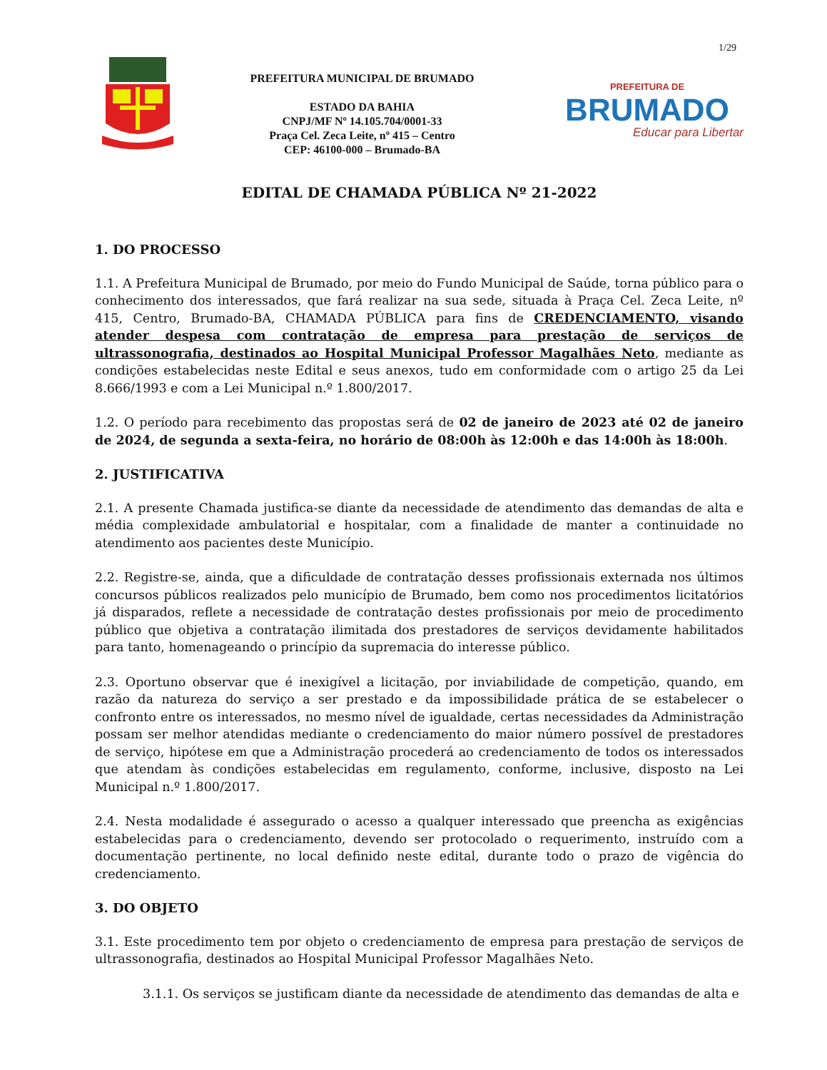1/29
PREFEITURA MUNICIPAL DE BRUMADO
ESTADO DA BAHIA
CNPJ/MF Nº 14.105.704/0001-33
Praça Cel. Zeca Leite, nº 415 – Centro
CEP: 46100-000 – Brumado-BA
PREFEITURA DE
BRUMADO
Educar para Libertar
EDITAL DE CHAMADA PÚBLICA Nº 21-2022
1. DO PROCESSO
1.1. A Prefeitura Municipal de Brumado, por meio do Fundo Municipal de Saúde, torna público para o conhecimento dos interessados, que fará realizar na sua sede, situada à Praça Cel. Zeca Leite, nº 415, Centro, Brumado-BA, CHAMADA PÚBLICA para fins de CREDENCIAMENTO, visando atender despesa com contratação de empresa para prestação de serviços de ultrassonografia, destinados ao Hospital Municipal Professor Magalhães Neto, mediante as condições estabelecidas neste Edital e seus anexos, tudo em conformidade com o artigo 25 da Lei 8.666/1993 e com a Lei Municipal n.º 1.800/2017.
1.2. O período para recebimento das propostas será de 02 de janeiro de 2023 até 02 de janeiro de 2024, de segunda a sexta-feira, no horário de 08:00h às 12:00h e das 14:00h às 18:00h.
2. JUSTIFICATIVA
2.1. A presente Chamada justifica-se diante da necessidade de atendimento das demandas de alta e média complexidade ambulatorial e hospitalar, com a finalidade de manter a continuidade no atendimento aos pacientes deste Município.
2.2. Registre-se, ainda, que a dificuldade de contratação desses profissionais externada nos últimos concursos públicos realizados pelo município de Brumado, bem como nos procedimentos licitatórios já disparados, reflete a necessidade de contratação destes profissionais por meio de procedimento público que objetiva a contratação ilimitada dos prestadores de serviços devidamente habilitados para tanto, homenageando o princípio da supremacia do interesse público.
2.3. Oportuno observar que é inexigível a licitação, por inviabilidade de competição, quando, em razão da natureza do serviço a ser prestado e da impossibilidade prática de se estabelecer o confronto entre os interessados, no mesmo nível de igualdade, certas necessidades da Administração possam ser melhor atendidas mediante o credenciamento do maior número possível de prestadores de serviço, hipótese em que a Administração procederá ao credenciamento de todos os interessados que atendam às condições estabelecidas em regulamento, conforme, inclusive, disposto na Lei Municipal n.º 1.800/2017.
2.4. Nesta modalidade é assegurado o acesso a qualquer interessado que preencha as exigências estabelecidas para o credenciamento, devendo ser protocolado o requerimento, instruído com a documentação pertinente, no local definido neste edital, durante todo o prazo de vigência do credenciamento.
3. DO OBJETO
3.1. Este procedimento tem por objeto o credenciamento de empresa para prestação de serviços de ultrassonografia, destinados ao Hospital Municipal Professor Magalhães Neto.
3.1.1. Os serviços se justificam diante da necessidade de atendimento das demandas de alta e